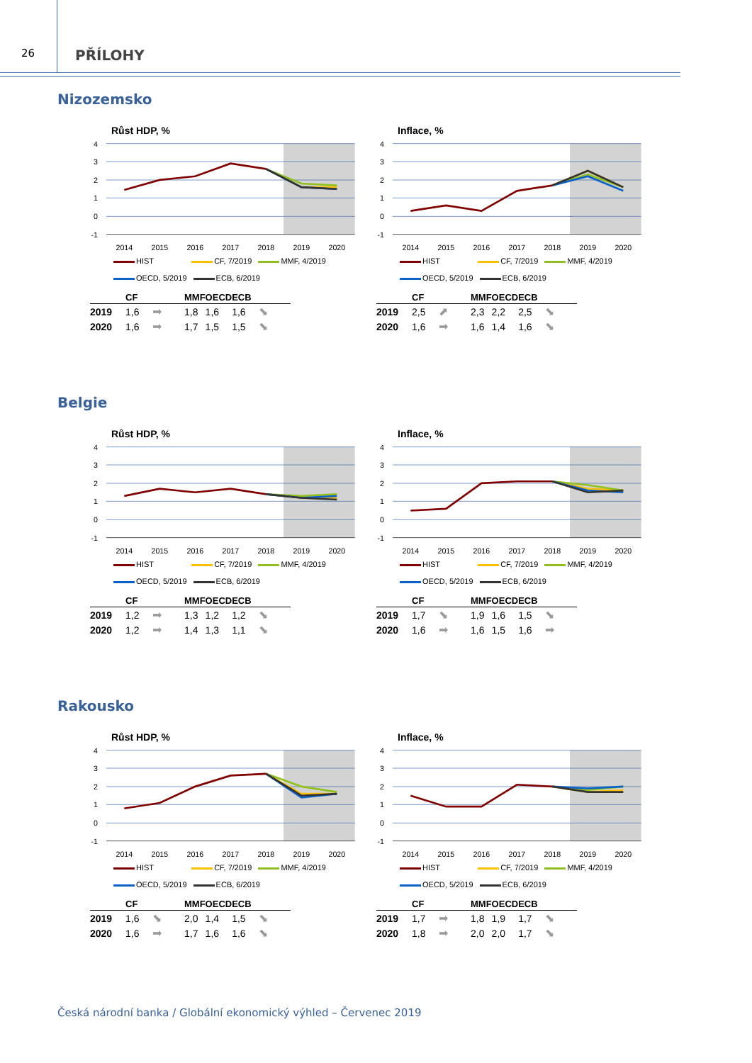26
PŘÍLOHY
Nizozemsko
Růst HDP, %
4
3
2
1
0
-1
2014
2015
2016
2017
2018
2019
2020
HIST CF, 7/2019 MMF, 4/2019
OECD, 5/2019 ECB, 6/2019
| | CF | | MMF | OECD | ECB | |
| --- | --- | --- | --- | --- | --- | --- |
| 2019 | 1,6 | ➡ | 1,8 | 1,6 | 1,6 | ⬊ |
| 2020 | 1,6 | ➡ | 1,7 | 1,5 | 1,5 | ⬊ |
Inflace, %
4
3
2
1
0
-1
2014
2015
2016
2017
2018
2019
2020
HIST CF, 7/2019 MMF, 4/2019
OECD, 5/2019 ECB, 6/2019
| | CF | | MMF | OECD | ECB | |
| --- | --- | --- | --- | --- | --- | --- |
| 2019 | 2,5 | ⬈ | 2,3 | 2,2 | 2,5 | ⬊ |
| 2020 | 1,6 | ➡ | 1,6 | 1,4 | 1,6 | ⬊ |
Belgie
Růst HDP, %
4
3
2
1
0
-1
2014
2015
2016
2017
2018
2019
2020
HIST CF, 7/2019 MMF, 4/2019
OECD, 5/2019 ECB, 6/2019
| | CF | | MMF | OECD | ECB | |
| --- | --- | --- | --- | --- | --- | --- |
| 2019 | 1,2 | ➡ | 1,3 | 1,2 | 1,2 | ⬊ |
| 2020 | 1,2 | ➡ | 1,4 | 1,3 | 1,1 | ⬊ |
Inflace, %
4
3
2
1
0
-1
2014
2015
2016
2017
2018
2019
2020
HIST CF, 7/2019 MMF, 4/2019
OECD, 5/2019 ECB, 6/2019
| | CF | | MMF | OECD | ECB | |
| --- | --- | --- | --- | --- | --- | --- |
| 2019 | 1,7 | ⬊ | 1,9 | 1,6 | 1,5 | ⬊ |
| 2020 | 1,6 | ➡ | 1,6 | 1,5 | 1,6 | ➡ |
Rakousko
Růst HDP, %
4
3
2
1
0
-1
2014
2015
2016
2017
2018
2019
2020
HIST CF, 7/2019 MMF, 4/2019
OECD, 5/2019 ECB, 6/2019
| | CF | | MMF | OECD | ECB | |
| --- | --- | --- | --- | --- | --- | --- |
| 2019 | 1,6 | ⬊ | 2,0 | 1,4 | 1,5 | ⬊ |
| 2020 | 1,6 | ➡ | 1,7 | 1,6 | 1,6 | ⬊ |
Inflace, %
4
3
2
1
0
-1
2014
2015
2016
2017
2018
2019
2020
HIST CF, 7/2019 MMF, 4/2019
OECD, 5/2019 ECB, 6/2019
| | CF | | MMF | OECD | ECB | |
| --- | --- | --- | --- | --- | --- | --- |
| 2019 | 1,7 | ➡ | 1,8 | 1,9 | 1,7 | ⬊ |
| 2020 | 1,8 | ➡ | 2,0 | 2,0 | 1,7 | ⬊ |
Česká národní banka / Globální ekonomický výhled – Červenec 2019